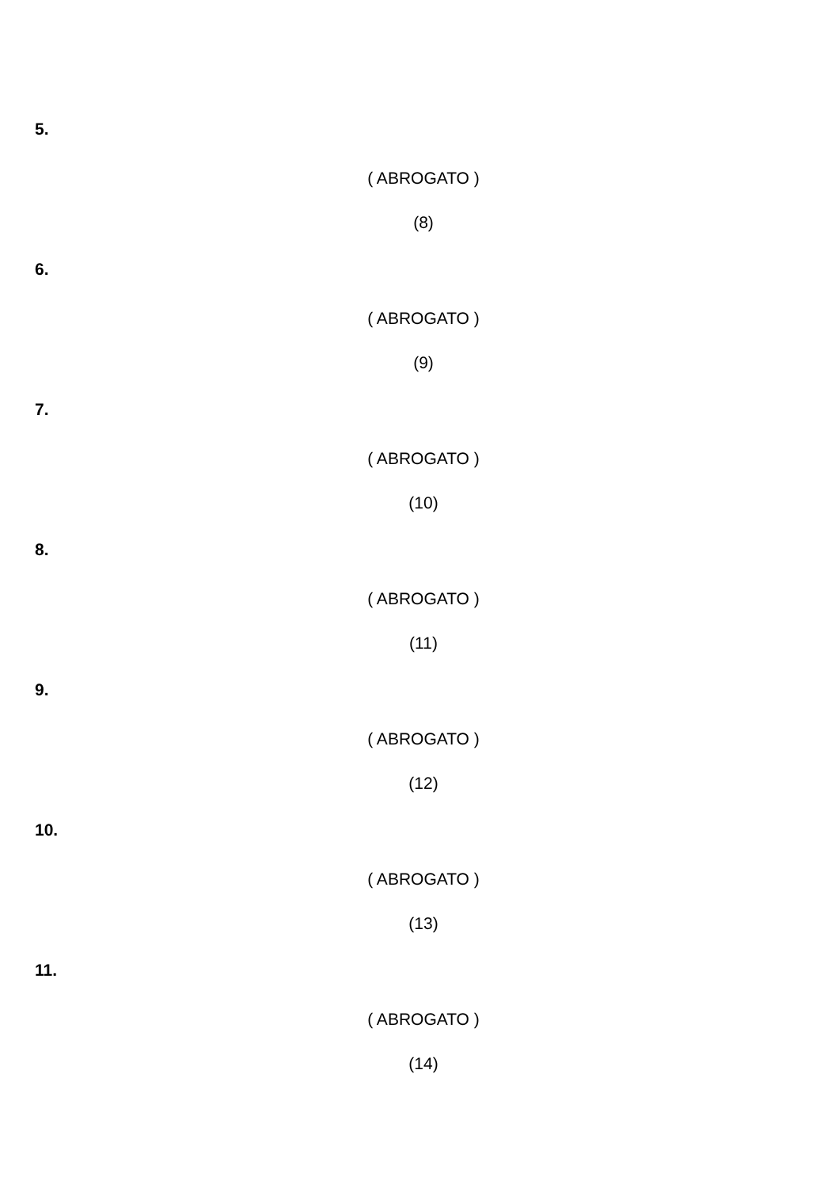5.
( ABROGATO )
(8)
6.
( ABROGATO )
(9)
7.
( ABROGATO )
(10)
8.
( ABROGATO )
(11)
9.
( ABROGATO )
(12)
10.
( ABROGATO )
(13)
11.
( ABROGATO )
(14)